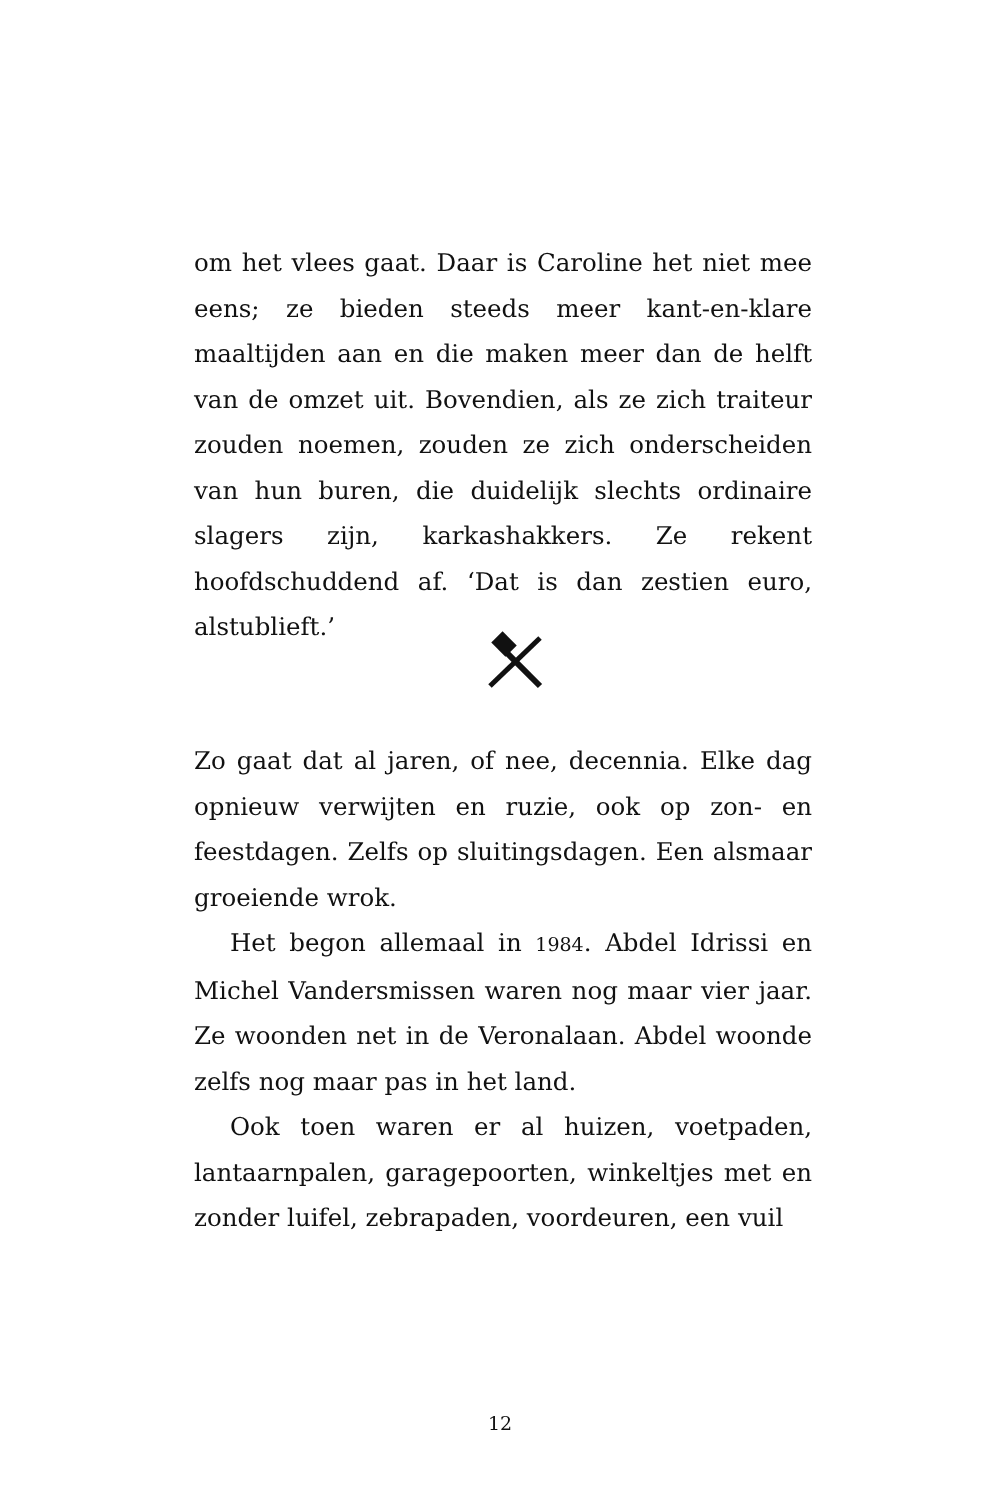om het vlees gaat. Daar is Caroline het niet mee eens; ze bieden steeds meer kant-en-klare maaltijden aan en die maken meer dan de helft van de omzet uit. Bovendien, als ze zich traiteur zouden noemen, zouden ze zich onderscheiden van hun buren, die duidelijk slechts ordinaire slagers zijn, karkashakkers. Ze rekent hoofdschuddend af. ‘Dat is dan zestien euro, alstublieft.’
Zo gaat dat al jaren, of nee, decennia. Elke dag opnieuw verwijten en ruzie, ook op zon- en feestdagen. Zelfs op sluitingsdagen. Een alsmaar groeiende wrok.
Het begon allemaal in 1984. Abdel Idrissi en Michel Vandersmissen waren nog maar vier jaar. Ze woonden net in de Veronalaan. Abdel woonde zelfs nog maar pas in het land.
Ook toen waren er al huizen, voetpaden, lantaarnpalen, garagepoorten, winkeltjes met en zonder luifel, zebrapaden, voordeuren, een vuil
12